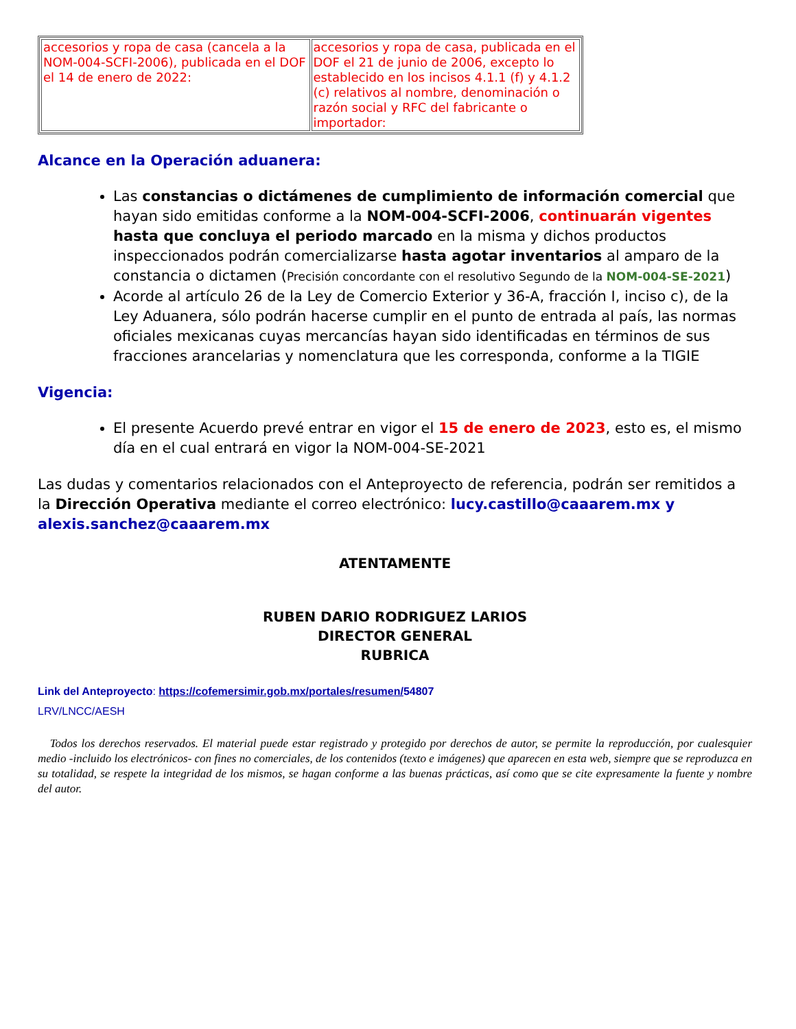| accesorios y ropa de casa (cancela a la NOM-004-SCFI-2006), publicada en el DOF el 14 de enero de 2022: | accesorios y ropa de casa, publicada en el DOF el 21 de junio de 2006, excepto lo establecido en los incisos 4.1.1 (f) y 4.1.2 (c) relativos al nombre, denominación o razón social y RFC del fabricante o importador: |
Alcance en la Operación aduanera:
Las constancias o dictámenes de cumplimiento de información comercial que hayan sido emitidas conforme a la NOM-004-SCFI-2006, continuarán vigentes hasta que concluya el periodo marcado en la misma y dichos productos inspeccionados podrán comercializarse hasta agotar inventarios al amparo de la constancia o dictamen (Precisión concordante con el resolutivo Segundo de la NOM-004-SE-2021)
Acorde al artículo 26 de la Ley de Comercio Exterior y 36-A, fracción I, inciso c), de la Ley Aduanera, sólo podrán hacerse cumplir en el punto de entrada al país, las normas oficiales mexicanas cuyas mercancías hayan sido identificadas en términos de sus fracciones arancelarias y nomenclatura que les corresponda, conforme a la TIGIE
Vigencia:
El presente Acuerdo prevé entrar en vigor el 15 de enero de 2023, esto es, el mismo día en el cual entrará en vigor la NOM-004-SE-2021
Las dudas y comentarios relacionados con el Anteproyecto de referencia, podrán ser remitidos a la Dirección Operativa mediante el correo electrónico: lucy.castillo@caaarem.mx y alexis.sanchez@caaarem.mx
ATENTAMENTE
RUBEN DARIO RODRIGUEZ LARIOS
DIRECTOR GENERAL
RUBRICA
Link del Anteproyecto: https://cofemersimir.gob.mx/portales/resumen/54807
LRV/LNCC/AESH
Todos los derechos reservados. El material puede estar registrado y protegido por derechos de autor, se permite la reproducción, por cualesquier medio -incluido los electrónicos- con fines no comerciales, de los contenidos (texto e imágenes) que aparecen en esta web, siempre que se reproduzca en su totalidad, se respete la integridad de los mismos, se hagan conforme a las buenas prácticas, así como que se cite expresamente la fuente y nombre del autor.